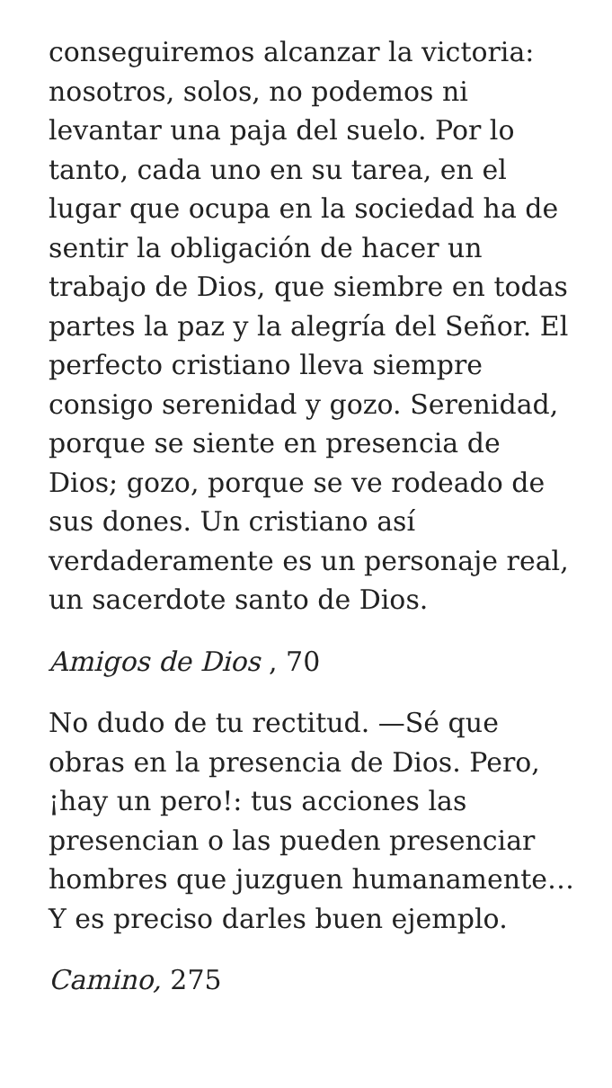conseguiremos alcanzar la victoria: nosotros, solos, no podemos ni levantar una paja del suelo. Por lo tanto, cada uno en su tarea, en el lugar que ocupa en la sociedad ha de sentir la obligación de hacer un trabajo de Dios, que siembre en todas partes la paz y la alegría del Señor. El perfecto cristiano lleva siempre consigo serenidad y gozo. Serenidad, porque se siente en presencia de Dios; gozo, porque se ve rodeado de sus dones. Un cristiano así verdaderamente es un personaje real, un sacerdote santo de Dios.
Amigos de Dios , 70
No dudo de tu rectitud. —Sé que obras en la presencia de Dios. Pero, ¡hay un pero!: tus acciones las presencian o las pueden presenciar hombres que juzguen humanamente… Y es preciso darles buen ejemplo.
Camino, 275